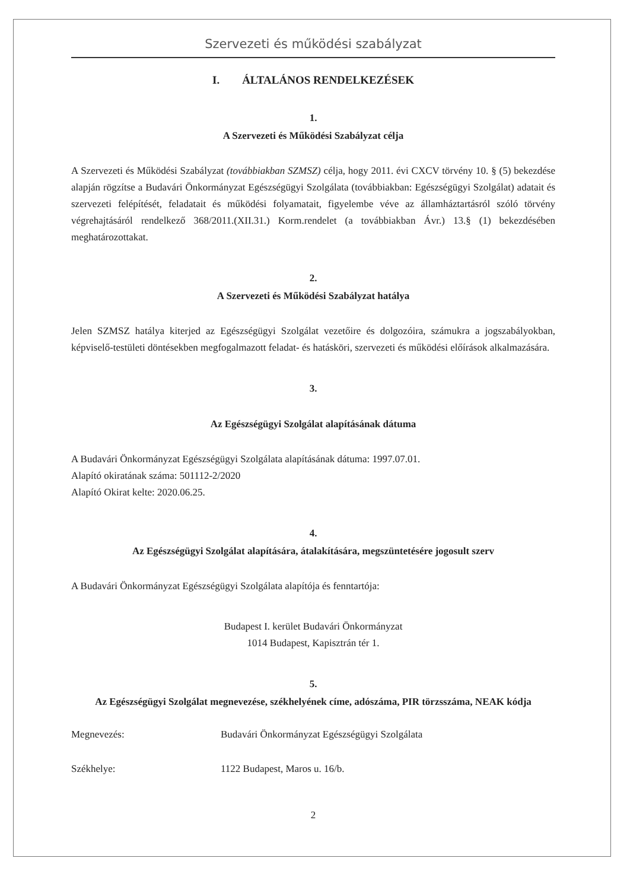Szervezeti és működési szabályzat
I. ÁLTALÁNOS RENDELKEZÉSEK
1.
A Szervezeti és Működési Szabályzat célja
A Szervezeti és Működési Szabályzat (továbbiakban SZMSZ) célja, hogy 2011. évi CXCV törvény 10. § (5) bekezdése alapján rögzítse a Budavári Önkormányzat Egészségügyi Szolgálata (továbbiakban: Egészségügyi Szolgálat) adatait és szervezeti felépítését, feladatait és működési folyamatait, figyelembe véve az államháztartásról szóló törvény végrehajtásáról rendelkező 368/2011.(XII.31.) Korm.rendelet (a továbbiakban Ávr.) 13.§ (1) bekezdésében meghatározottakat.
2.
A Szervezeti és Működési Szabályzat hatálya
Jelen SZMSZ hatálya kiterjed az Egészségügyi Szolgálat vezetőire és dolgozóira, számukra a jogszabályokban, képviselő-testületi döntésekben megfogalmazott feladat- és hatásköri, szervezeti és működési előírások alkalmazására.
3.
Az Egészségügyi Szolgálat alapításának dátuma
A Budavári Önkormányzat Egészségügyi Szolgálata alapításának dátuma: 1997.07.01.
Alapító okiratának száma: 501112-2/2020
Alapító Okirat kelte: 2020.06.25.
4.
Az Egészségügyi Szolgálat alapítására, átalakítására, megszüntetésére jogosult szerv
A Budavári Önkormányzat Egészségügyi Szolgálata alapítója és fenntartója:
Budapest I. kerület Budavári Önkormányzat
1014 Budapest, Kapisztrán tér 1.
5.
Az Egészségügyi Szolgálat megnevezése, székhelyének címe, adószáma, PIR törzsszáma, NEAK kódja
Megnevezés: Budavári Önkormányzat Egészségügyi Szolgálata
Székhelye: 1122 Budapest, Maros u. 16/b.
2